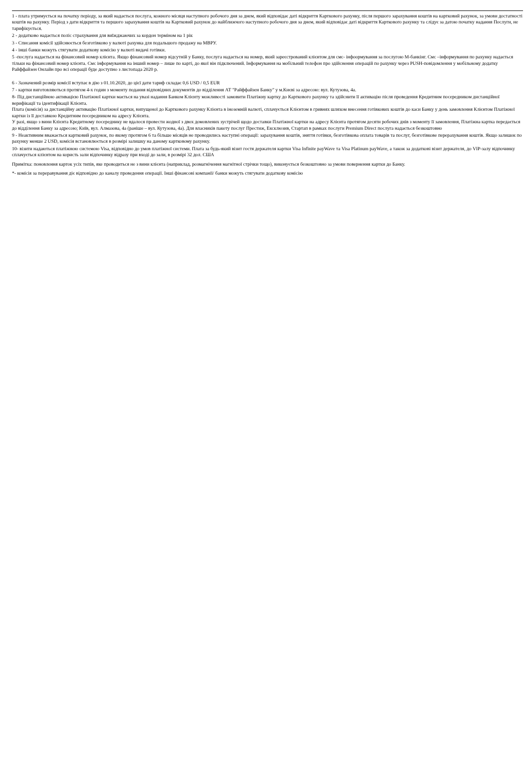1 - плата утримується на початку періоду, за який надається послуга, кожного місяця наступного робочого дня за днем, який відповідає даті відкриття Карткового рахунку, після першого зарахування коштів на картковий рахунок, за умови достатності коштів на рахунку. Період з дати відкриття та першого зарахування коштів на Картковий рахунок до найближчого наступного робочого дня за днем, який відповідає даті відкриття Карткового рахунку та слідує за датою початку надання Послуги, не тарифікується.
2 - додатково надається поліс страхування для виїжджаючих за кордон терміном на 1 рік
3 - Списання комісії здійснюється безготівково у валюті рахунка для подальшого продажу на МВРУ.
4 - інші банки можуть стягувати додаткову комісію у валюті видачі готівки.
5 -послуга надається на фінансовий номер клієнта. Якщо фінансовий номер відсутній у Банку, послуга надається на номер, який зареєстрований клієнтом для смс- інфоормування за послугою М-банкінг. Смс –інформування по рахунку надається тільки на фінансовий номер клієнта. Смс інформування на інший номер – лише по карті, до якої він підключений. Інформування на мобільний телефон про здійснення операцій по рахунку через PUSH-повідомлення у мобільному додатку Райффайзен Онлайн про всі операції буде доступно з листопада 2020 р.
6 - Зазначений розмір комісії вступає в дію з 01.10.2020, до цієї дати тариф складає 0,6 USD / 0,5 EUR
7 - картки виготовляються протягом 4-х годин з моменту подання відповідних документів до відділення АТ "Райффайзен Банку" у м.Києві за адресою: вул. Кутузова, 4а.
8- Під дистанційною активацією Платіжної картки мається на увазі надання Банком Клієнту можливості замовити Платіжну картку до Карткового рахунку та здійснити її активацію після проведення Кредитним посередником дистанційної верифікації та ідентифікації Клієнта.
Плата (комісія) за дистанційну активацію Платіжної картки, випущеної до Карткового рахунку Клієнта в іноземній валюті, сплачується Клієнтом в гривнях шляхом внесення готівкових коштів до каси Банку у день замовлення Клієнтом Платіжної картки із її доставкою Кредитним посередником на адресу Клієнта.
У разі, якщо з вини Клієнта Кредитному посереднику не вдалося провести жодної з двох домовлених зустрічей щодо доставки Платіжної картки на адресу Клієнта протягом десяти робочих днів з моменту її замовлення, Платіжна картка передається до відділення Банку за адресою; Київ, вул. Алмазова, 4а (раніше – вул. Кутузова, 4а). Для власників пакету послуг Престиж, Ексклюзив, Стартап в рамках послуги Premium Direct послуга надається безкоштовно
9 - Неактивним вважається картковий рахунок, по якому протягом 6 та більше місяців не проводились наступні операції: зарахування коштів, зняття готівки, безготівкова оплата товарів та послуг, безготівкове перерахування коштів. Якщо залишок по рахунку менше 2 USD, комісія встановлюється в розмірі залишку на даному картковому рахунку.
10- візити надаються платіжною системою Visa, відповідно до умов платіжної системи. Плата за будь-який візит гостя держателя картки Visa Infinite payWave та Visa Platinum payWave, а також за додаткові візит держателя, до VIP-залу відпочинку сплачується клієнтом на користь зали відпочинку відразу при вході до зали, в розмірі 32 дол. США
Примітка: поновлення карток усіх типів, яке проводиться не з вини клієнта (наприклад, розмагнічення магнітної стрічки тощо), виконується безкоштовно за умови повернення картки до Банку.
*- комісія за переравування діє відповідно до каналу проведення операції. Інші фінансові компанії/ банки можуть стягувати додаткову комісію